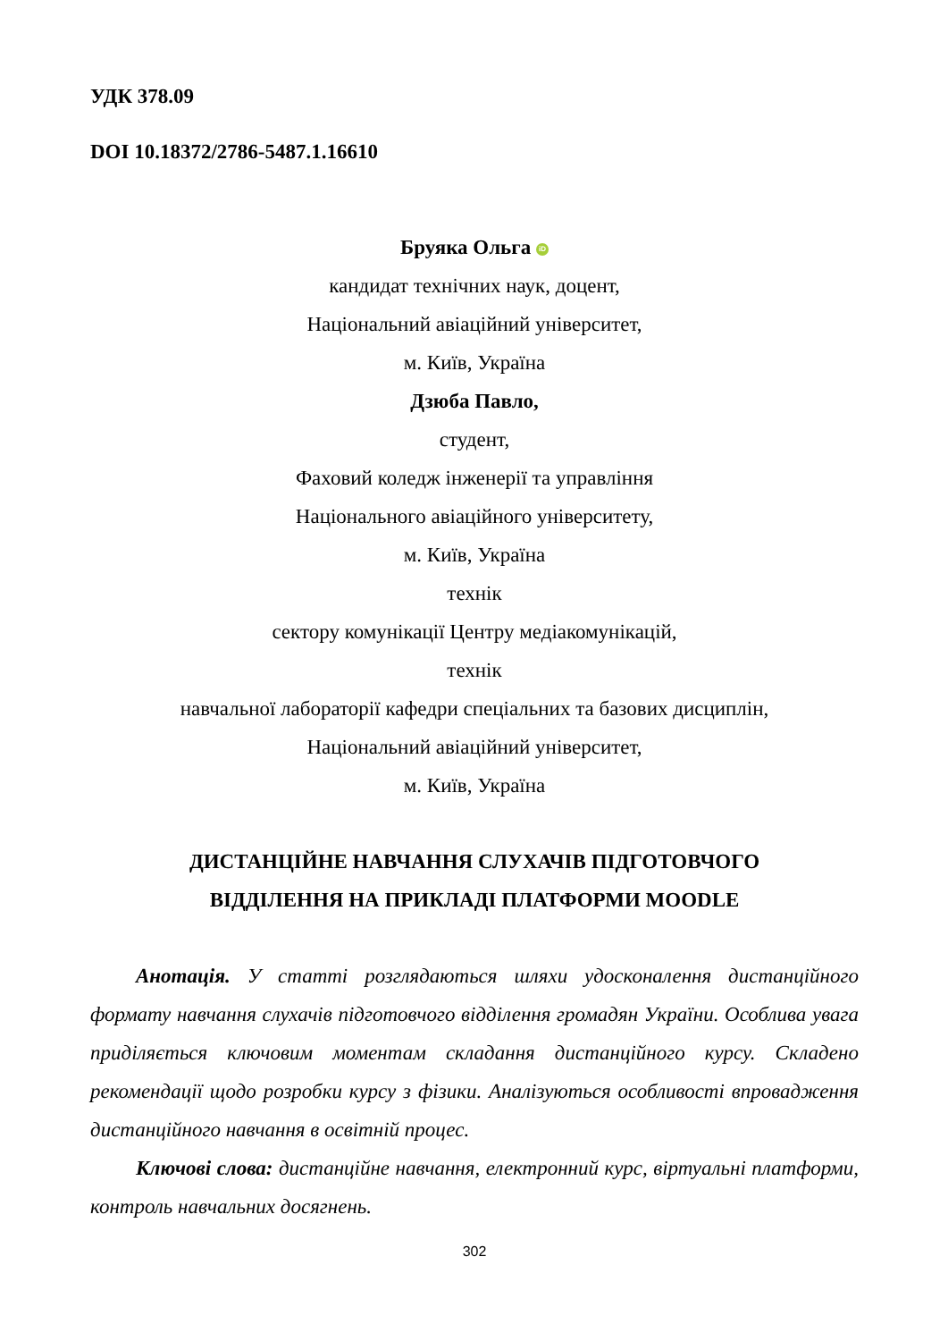УДК 378.09
DOI 10.18372/2786-5487.1.16610
Бруяка Ольга iD
кандидат технічних наук, доцент,
Національний авіаційний університет,
м. Київ, Україна
Дзюба Павло,
студент,
Фаховий коледж інженерії та управління
Національного авіаційного університету,
м. Київ, Україна
технік
сектору комунікації Центру медіакомунікацій,
технік
навчальної лабораторії кафедри спеціальних та базових дисциплін,
Національний авіаційний університет,
м. Київ, Україна
ДИСТАНЦІЙНЕ НАВЧАННЯ СЛУХАЧІВ ПІДГОТОВЧОГО
ВІДДІЛЕННЯ НА ПРИКЛАДІ ПЛАТФОРМИ MOODLE
Анотація. У статті розглядаються шляхи удосконалення дистанційного формату навчання слухачів підготовчого відділення громадян України. Особлива увага приділяється ключовим моментам складання дистанційного курсу. Складено рекомендації щодо розробки курсу з фізики. Аналізуються особливості впровадження дистанційного навчання в освітній процес.
Ключові слова: дистанційне навчання, електронний курс, віртуальні платформи, контроль навчальних досягнень.
302